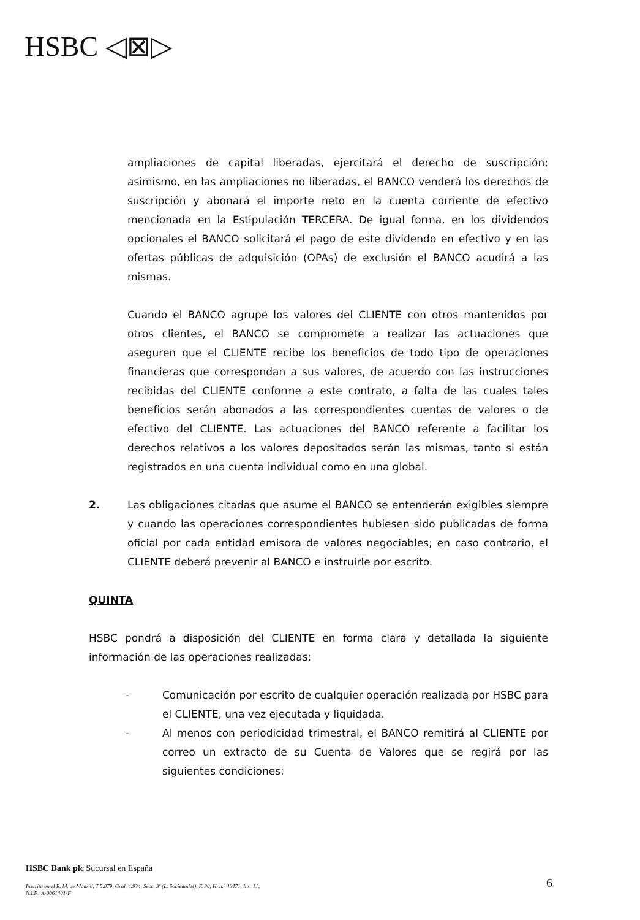HSBC ◁⊠▷
ampliaciones de capital liberadas, ejercitará el derecho de suscripción; asimismo, en las ampliaciones no liberadas, el BANCO venderá los derechos de suscripción y abonará el importe neto en la cuenta corriente de efectivo mencionada en la Estipulación TERCERA. De igual forma, en los dividendos opcionales el BANCO solicitará el pago de este dividendo en efectivo y en las ofertas públicas de adquisición (OPAs) de exclusión el BANCO acudirá a las mismas.
Cuando el BANCO agrupe los valores del CLIENTE con otros mantenidos por otros clientes, el BANCO se compromete a realizar las actuaciones que aseguren que el CLIENTE recibe los beneficios de todo tipo de operaciones financieras que correspondan a sus valores, de acuerdo con las instrucciones recibidas del CLIENTE conforme a este contrato, a falta de las cuales tales beneficios serán abonados a las correspondientes cuentas de valores o de efectivo del CLIENTE. Las actuaciones del BANCO referente a facilitar los derechos relativos a los valores depositados serán las mismas, tanto si están registrados en una cuenta individual como en una global.
2. Las obligaciones citadas que asume el BANCO se entenderán exigibles siempre y cuando las operaciones correspondientes hubiesen sido publicadas de forma oficial por cada entidad emisora de valores negociables; en caso contrario, el CLIENTE deberá prevenir al BANCO e instruirle por escrito.
QUINTA
HSBC pondrá a disposición del CLIENTE en forma clara y detallada la siguiente información de las operaciones realizadas:
- Comunicación por escrito de cualquier operación realizada por HSBC para el CLIENTE, una vez ejecutada y liquidada.
- Al menos con periodicidad trimestral, el BANCO remitirá al CLIENTE por correo un extracto de su Cuenta de Valores que se regirá por las siguientes condiciones:
HSBC Bank plc Sucursal en España
Inscrita en el R. M. de Madrid, T 5.879, Gral. 4.934, Secc. 3ª (L. Sociedades), F. 30, H. n.º 48471, Ins. 1.ª,
N.I.F.: A-0061401-F
6